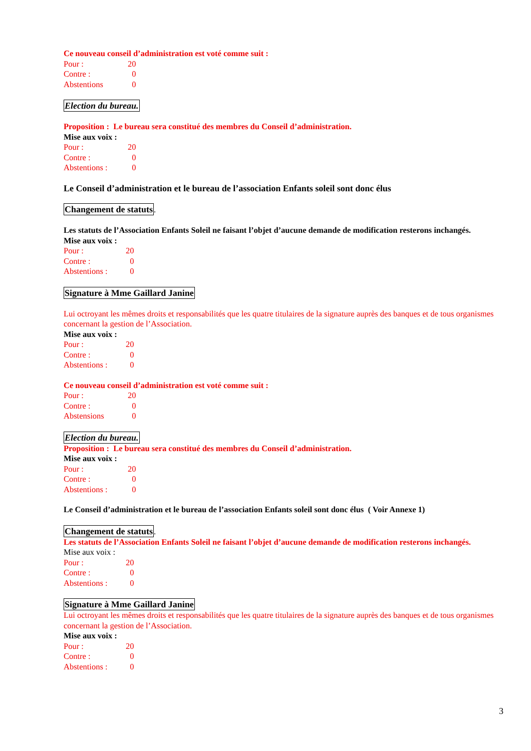Ce nouveau conseil d’administration est voté comme suit :
Pour : 20
Contre : 0
Abstentions 0
Election du bureau.
Proposition : Le bureau sera constitué des membres du Conseil d’administration.
Mise aux voix :
Pour : 20
Contre : 0
Abstentions : 0
Le Conseil d’administration et le bureau de l’association Enfants soleil sont donc élus
Changement de statuts.
Les statuts de l’Association Enfants Soleil ne faisant l’objet d’aucune demande de modification resterons inchangés.
Mise aux voix :
Pour : 20
Contre : 0
Abstentions : 0
Signature à Mme Gaillard Janine
Lui octroyant les mêmes droits et responsabilités que les quatre titulaires de la signature auprès des banques et de tous organismes concernant la gestion de l’Association.
Mise aux voix :
Pour : 20
Contre : 0
Abstentions : 0
Ce nouveau conseil d’administration est voté comme suit :
Pour : 20
Contre : 0
Abstensions 0
Election du bureau.
Proposition : Le bureau sera constitué des membres du Conseil d’administration.
Mise aux voix :
Pour : 20
Contre : 0
Abstentions : 0
Le Conseil d’administration et le bureau de l’association Enfants soleil sont donc élus ( Voir Annexe 1)
Changement de statuts.
Les statuts de l’Association Enfants Soleil ne faisant l’objet d’aucune demande de modification resterons inchangés.
Mise aux voix :
Pour : 20
Contre : 0
Abstentions : 0
Signature à Mme Gaillard Janine
Lui octroyant les mêmes droits et responsabilités que les quatre titulaires de la signature auprès des banques et de tous organismes concernant la gestion de l’Association.
Mise aux voix :
Pour : 20
Contre : 0
Abstentions : 0
3